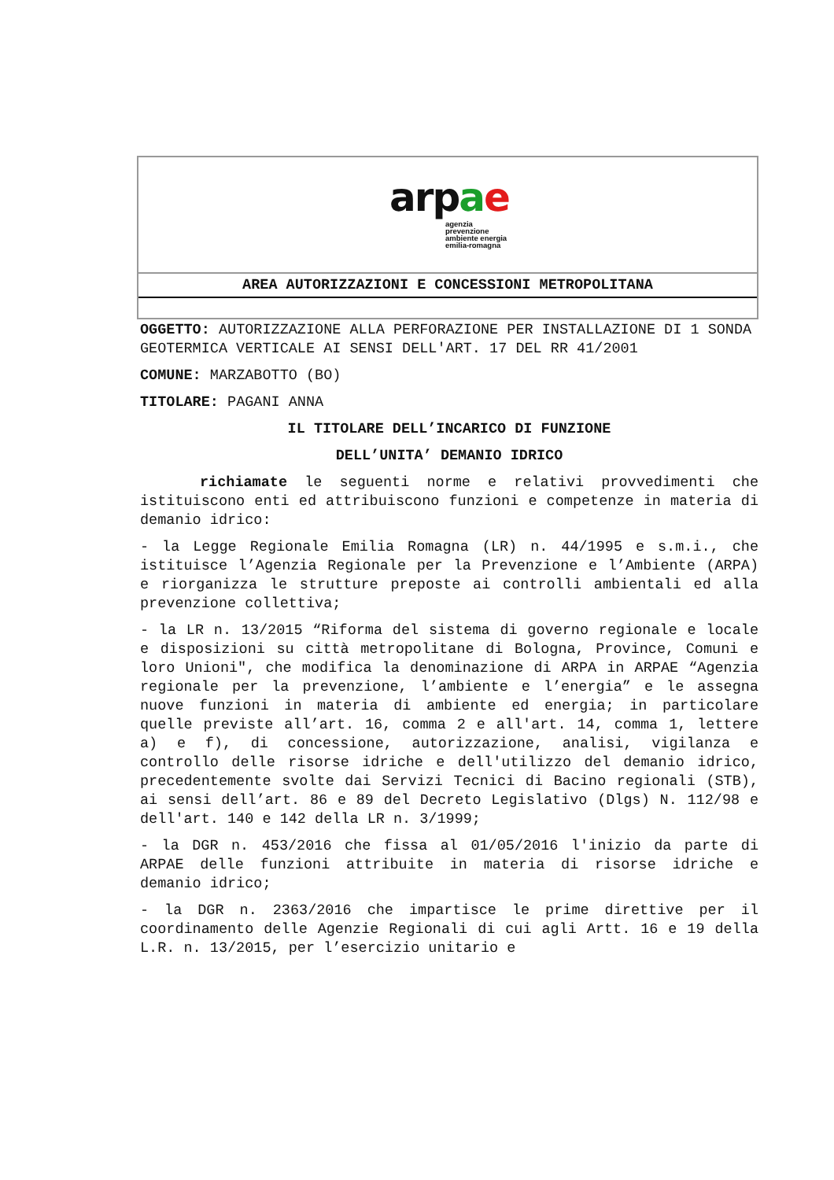arpae
agenzia
prevenzione
ambiente energia
emilia-romagna
AREA AUTORIZZAZIONI E CONCESSIONI METROPOLITANA
OGGETTO: AUTORIZZAZIONE ALLA PERFORAZIONE PER INSTALLAZIONE DI 1 SONDA GEOTERMICA VERTICALE AI SENSI DELL'ART. 17 DEL RR 41/2001
COMUNE: MARZABOTTO (BO)
TITOLARE: PAGANI ANNA
IL TITOLARE DELL’INCARICO DI FUNZIONE
DELL’UNITA’ DEMANIO IDRICO
richiamate le seguenti norme e relativi provvedimenti che istituiscono enti ed attribuiscono funzioni e competenze in materia di demanio idrico:
- la Legge Regionale Emilia Romagna (LR) n. 44/1995 e s.m.i., che istituisce l’Agenzia Regionale per la Prevenzione e l’Ambiente (ARPA) e riorganizza le strutture preposte ai controlli ambientali ed alla prevenzione collettiva;
- la LR n. 13/2015 “Riforma del sistema di governo regionale e locale e disposizioni su città metropolitane di Bologna, Province, Comuni e loro Unioni", che modifica la denominazione di ARPA in ARPAE “Agenzia regionale per la prevenzione, l’ambiente e l’energia” e le assegna nuove funzioni in materia di ambiente ed energia; in particolare quelle previste all’art. 16, comma 2 e all'art. 14, comma 1, lettere a) e f), di concessione, autorizzazione, analisi, vigilanza e controllo delle risorse idriche e dell'utilizzo del demanio idrico, precedentemente svolte dai Servizi Tecnici di Bacino regionali (STB), ai sensi dell’art. 86 e 89 del Decreto Legislativo (Dlgs) N. 112/98 e dell'art. 140 e 142 della LR n. 3/1999;
- la DGR n. 453/2016 che fissa al 01/05/2016 l'inizio da parte di ARPAE delle funzioni attribuite in materia di risorse idriche e demanio idrico;
- la DGR n. 2363/2016 che impartisce le prime direttive per il coordinamento delle Agenzie Regionali di cui agli Artt. 16 e 19 della L.R. n. 13/2015, per l’esercizio unitario e